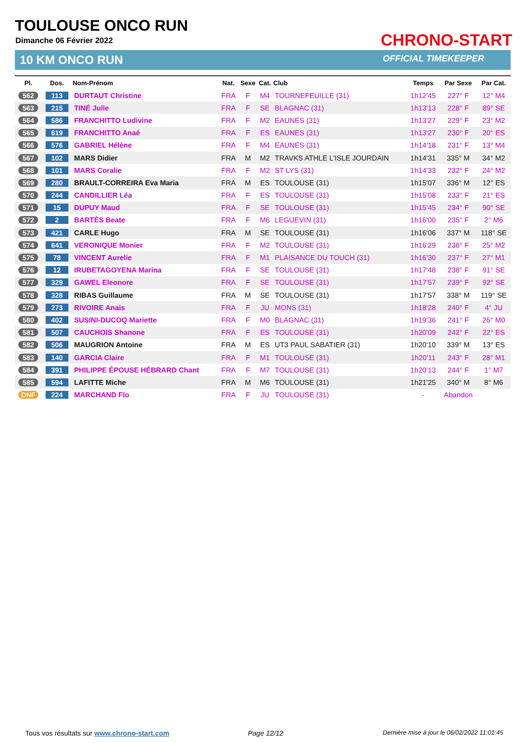TOULOUSE ONCO RUN
Dimanche 06 Février 2022
10 KM ONCO RUN
CHRONO-START
OFFICIAL TIMEKEEPER
| Pl. | Dos. | Nom-Prénom | Nat. | Sexe | Cat. | Club | Temps | Par Sexe | Par Cat. |
| --- | --- | --- | --- | --- | --- | --- | --- | --- | --- |
| 562 | 113 | DURTAUT Christine | FRA | F | M4 | TOURNEFEUILLE (31) | 1h12'45 | 227° F | 12° M4 |
| 563 | 215 | TINÉ Julie | FRA | F | SE | BLAGNAC (31) | 1h13'13 | 228° F | 89° SE |
| 564 | 586 | FRANCHITTO Ludivine | FRA | F | M2 | EAUNES (31) | 1h13'27 | 229° F | 23° M2 |
| 565 | 619 | FRANCHITTO Anaé | FRA | F | ES | EAUNES (31) | 1h13'27 | 230° F | 20° ES |
| 566 | 576 | GABRIEL Hélène | FRA | F | M4 | EAUNES (31) | 1h14'18 | 231° F | 13° M4 |
| 567 | 102 | MARS Didier | FRA | M | M2 | TRAVKS ATHLE L'ISLE JOURDAIN | 1h14'31 | 335° M | 34° M2 |
| 568 | 101 | MARS Coralie | FRA | F | M2 | ST LYS (31) | 1h14'33 | 232° F | 24° M2 |
| 569 | 280 | BRAULT-CORREIRA Eva Maria | FRA | M | ES | TOULOUSE (31) | 1h15'07 | 336° M | 12° ES |
| 570 | 244 | CANDILLIER Léa | FRA | F | ES | TOULOUSE (31) | 1h15'08 | 233° F | 21° ES |
| 571 | 15 | DUPUY Maud | FRA | F | SE | TOULOUSE (31) | 1h15'45 | 234° F | 90° SE |
| 572 | 2 | BARTÈS Beate | FRA | F | M6 | LEGUEVIN (31) | 1h16'00 | 235° F | 2° M6 |
| 573 | 421 | CARLE Hugo | FRA | M | SE | TOULOUSE (31) | 1h16'06 | 337° M | 118° SE |
| 574 | 641 | VERONIQUE Monier | FRA | F | M2 | TOULOUSE (31) | 1h16'29 | 236° F | 25° M2 |
| 575 | 78 | VINCENT Aurelie | FRA | F | M1 | PLAISANCE DU TOUCH (31) | 1h16'30 | 237° F | 27° M1 |
| 576 | 12 | IRUBETAGOYENA Marina | FRA | F | SE | TOULOUSE (31) | 1h17'48 | 238° F | 91° SE |
| 577 | 329 | GAWEL Eleonore | FRA | F | SE | TOULOUSE (31) | 1h17'57 | 239° F | 92° SE |
| 578 | 328 | RIBAS Guillaume | FRA | M | SE | TOULOUSE (31) | 1h17'57 | 338° M | 119° SE |
| 579 | 273 | RIVOIRE Anais | FRA | F | JU | MONS (31) | 1h18'28 | 240° F | 4° JU |
| 580 | 402 | SUSINI-DUCOQ Mariette | FRA | F | M0 | BLAGNAC (31) | 1h19'36 | 241° F | 26° M0 |
| 581 | 507 | CAUCHOIS Shanone | FRA | F | ES | TOULOUSE (31) | 1h20'09 | 242° F | 22° ES |
| 582 | 506 | MAUGRION Antoine | FRA | M | ES | UT3 PAUL SABATIER (31) | 1h20'10 | 339° M | 13° ES |
| 583 | 140 | GARCIA Claire | FRA | F | M1 | TOULOUSE (31) | 1h20'11 | 243° F | 28° M1 |
| 584 | 391 | PHILIPPE ÉPOUSE HÉBRARD Chant | FRA | F | M7 | TOULOUSE (31) | 1h20'13 | 244° F | 1° M7 |
| 585 | 594 | LAFITTE Miche | FRA | M | M6 | TOULOUSE (31) | 1h21'25 | 340° M | 8° M6 |
| DNF | 224 | MARCHAND Flo | FRA | F | JU | TOULOUSE (31) | - | Abandon | |
Tous vos résultats sur www.chrono-start.com
Page 12/12
Dernière mise à jour le 06/02/2022 11:01:45